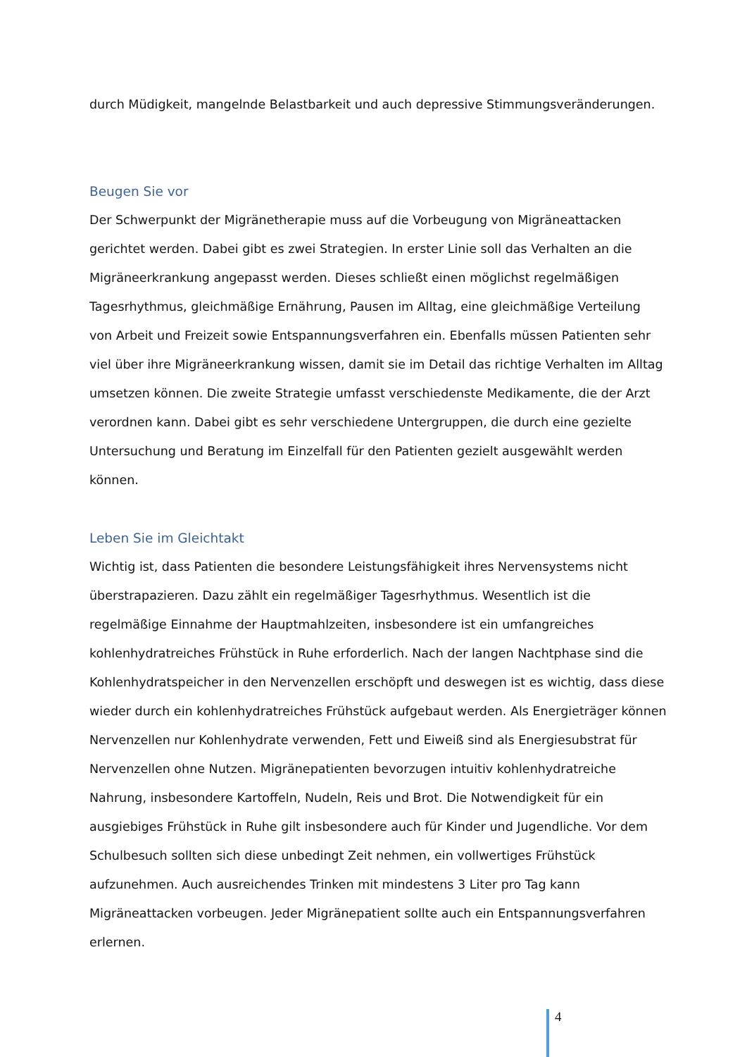durch Müdigkeit, mangelnde Belastbarkeit und auch depressive Stimmungsveränderungen.
Beugen Sie vor
Der Schwerpunkt der Migränetherapie muss auf die Vorbeugung von Migräneattacken gerichtet werden. Dabei gibt es zwei Strategien. In erster Linie soll das Verhalten an die Migräneerkrankung angepasst werden. Dieses schließt einen möglichst regelmäßigen Tagesrhythmus, gleichmäßige Ernährung, Pausen im Alltag, eine gleichmäßige Verteilung von Arbeit und Freizeit sowie Entspannungsverfahren ein. Ebenfalls müssen Patienten sehr viel über ihre Migräneerkrankung wissen, damit sie im Detail das richtige Verhalten im Alltag umsetzen können. Die zweite Strategie umfasst verschiedenste Medikamente, die der Arzt verordnen kann. Dabei gibt es sehr verschiedene Untergruppen, die durch eine gezielte Untersuchung und Beratung im Einzelfall für den Patienten gezielt ausgewählt werden können.
Leben Sie im Gleichtakt
Wichtig ist, dass Patienten die besondere Leistungsfähigkeit ihres Nervensystems nicht überstrapazieren. Dazu zählt ein regelmäßiger Tagesrhythmus. Wesentlich ist die regelmäßige Einnahme der Hauptmahlzeiten, insbesondere ist ein umfangreiches kohlenhydratreiches Frühstück in Ruhe erforderlich. Nach der langen Nachtphase sind die Kohlenhydratspeicher in den Nervenzellen erschöpft und deswegen ist es wichtig, dass diese wieder durch ein kohlenhydratreiches Frühstück aufgebaut werden. Als Energieträger können Nervenzellen nur Kohlenhydrate verwenden, Fett und Eiweiß sind als Energiesubstrat für Nervenzellen ohne Nutzen. Migränepatienten bevorzugen intuitiv kohlenhydratreiche Nahrung, insbesondere Kartoffeln, Nudeln, Reis und Brot. Die Notwendigkeit für ein ausgiebiges Frühstück in Ruhe gilt insbesondere auch für Kinder und Jugendliche. Vor dem Schulbesuch sollten sich diese unbedingt Zeit nehmen, ein vollwertiges Frühstück aufzunehmen. Auch ausreichendes Trinken mit mindestens 3 Liter pro Tag kann Migräneattacken vorbeugen. Jeder Migränepatient sollte auch ein Entspannungsverfahren erlernen.
4